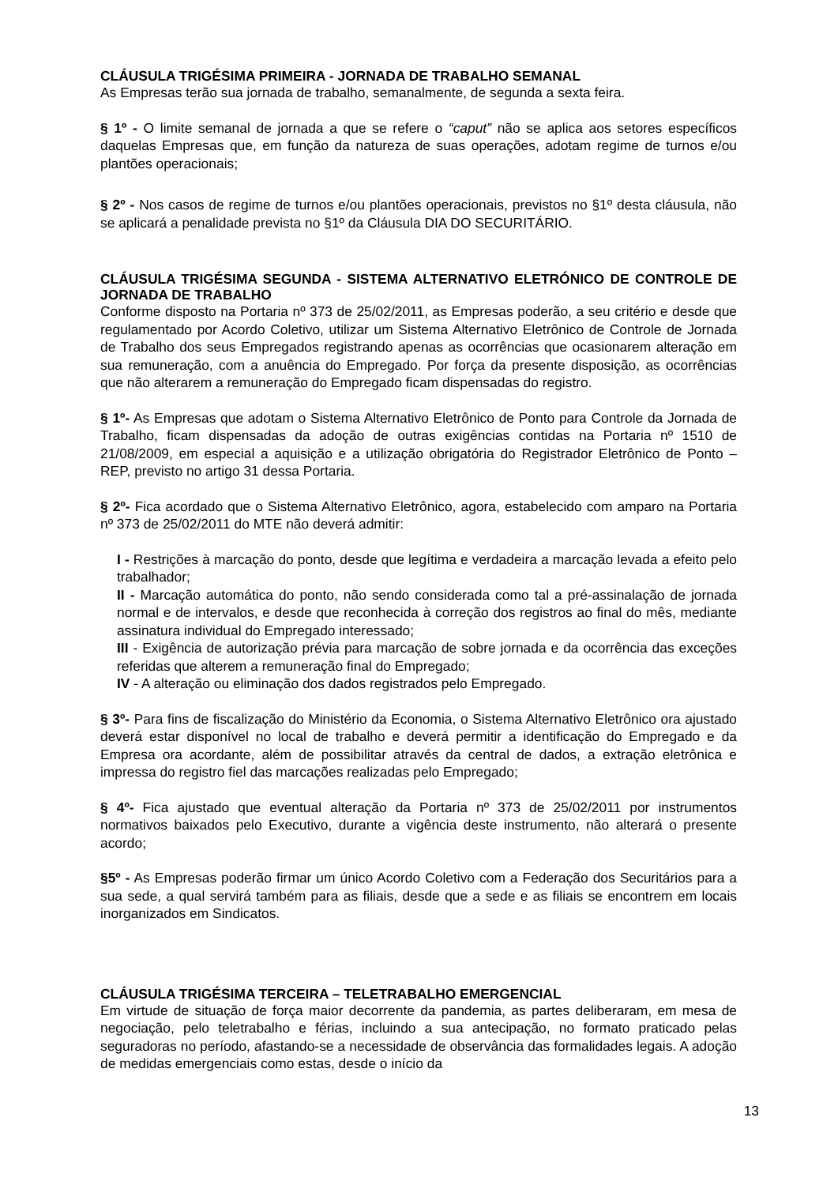CLÁUSULA TRIGÉSIMA PRIMEIRA - JORNADA DE TRABALHO SEMANAL
As Empresas terão sua jornada de trabalho, semanalmente, de segunda a sexta feira.
§ 1º - O limite semanal de jornada a que se refere o “caput” não se aplica aos setores específicos daquelas Empresas que, em função da natureza de suas operações, adotam regime de turnos e/ou plantões operacionais;
§ 2º - Nos casos de regime de turnos e/ou plantões operacionais, previstos no §1º desta cláusula, não se aplicará a penalidade prevista no §1º da Cláusula DIA DO SECURITÁRIO.
CLÁUSULA TRIGÉSIMA SEGUNDA - SISTEMA ALTERNATIVO ELETRÓNICO DE CONTROLE DE JORNADA DE TRABALHO
Conforme disposto na Portaria nº 373 de 25/02/2011, as Empresas poderão, a seu critério e desde que regulamentado por Acordo Coletivo, utilizar um Sistema Alternativo Eletrônico de Controle de Jornada de Trabalho dos seus Empregados registrando apenas as ocorrências que ocasionarem alteração em sua remuneração, com a anuência do Empregado. Por força da presente disposição, as ocorrências que não alterarem a remuneração do Empregado ficam dispensadas do registro.
§ 1º- As Empresas que adotam o Sistema Alternativo Eletrônico de Ponto para Controle da Jornada de Trabalho, ficam dispensadas da adoção de outras exigências contidas na Portaria nº 1510 de 21/08/2009, em especial a aquisição e a utilização obrigatória do Registrador Eletrônico de Ponto – REP, previsto no artigo 31 dessa Portaria.
§ 2º- Fica acordado que o Sistema Alternativo Eletrônico, agora, estabelecido com amparo na Portaria nº 373 de 25/02/2011 do MTE não deverá admitir:
I - Restrições à marcação do ponto, desde que legítima e verdadeira a marcação levada a efeito pelo trabalhador;
II - Marcação automática do ponto, não sendo considerada como tal a pré-assinalação de jornada normal e de intervalos, e desde que reconhecida à correção dos registros ao final do mês, mediante assinatura individual do Empregado interessado;
III - Exigência de autorização prévia para marcação de sobre jornada e da ocorrência das exceções referidas que alterem a remuneração final do Empregado;
IV - A alteração ou eliminação dos dados registrados pelo Empregado.
§ 3º- Para fins de fiscalização do Ministério da Economia, o Sistema Alternativo Eletrônico ora ajustado deverá estar disponível no local de trabalho e deverá permitir a identificação do Empregado e da Empresa ora acordante, além de possibilitar através da central de dados, a extração eletrônica e impressa do registro fiel das marcações realizadas pelo Empregado;
§ 4º- Fica ajustado que eventual alteração da Portaria nº 373 de 25/02/2011 por instrumentos normativos baixados pelo Executivo, durante a vigência deste instrumento, não alterará o presente acordo;
§5º - As Empresas poderão firmar um único Acordo Coletivo com a Federação dos Securitários para a sua sede, a qual servirá também para as filiais, desde que a sede e as filiais se encontrem em locais inorganizados em Sindicatos.
CLÁUSULA TRIGÉSIMA TERCEIRA – TELETRABALHO EMERGENCIAL
Em virtude de situação de força maior decorrente da pandemia, as partes deliberaram, em mesa de negociação, pelo teletrabalho e férias, incluindo a sua antecipação, no formato praticado pelas seguradoras no período, afastando-se a necessidade de observância das formalidades legais. A adoção de medidas emergenciais como estas, desde o início da
13